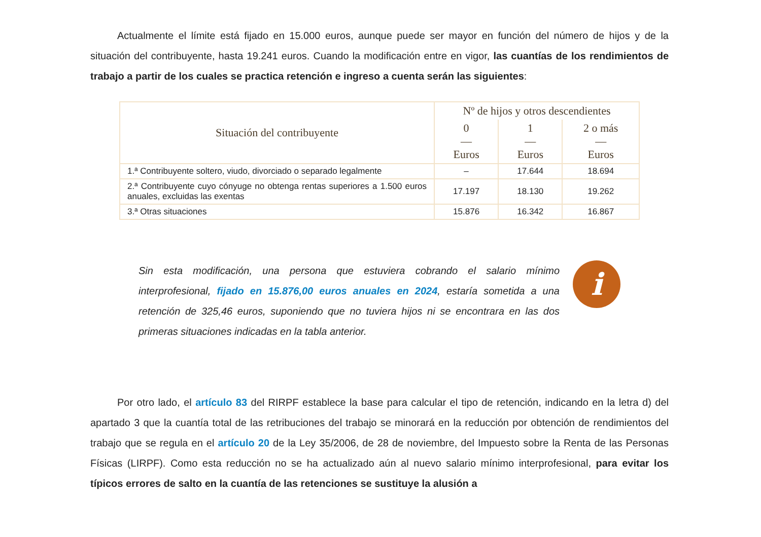Actualmente el límite está fijado en 15.000 euros, aunque puede ser mayor en función del número de hijos y de la situación del contribuyente, hasta 19.241 euros. Cuando la modificación entre en vigor, las cuantías de los rendimientos de trabajo a partir de los cuales se practica retención e ingreso a cuenta serán las siguientes:
| Situación del contribuyente | Nº de hijos y otros descendientes | | |
| --- | --- | --- | --- |
| | 0 — Euros | 1 — Euros | 2 o más — Euros |
| 1.ª Contribuyente soltero, viudo, divorciado o separado legalmente | – | 17.644 | 18.694 |
| 2.ª Contribuyente cuyo cónyuge no obtenga rentas superiores a 1.500 euros anuales, excluidas las exentas | 17.197 | 18.130 | 19.262 |
| 3.ª Otras situaciones | 15.876 | 16.342 | 16.867 |
Sin esta modificación, una persona que estuviera cobrando el salario mínimo interprofesional, fijado en 15.876,00 euros anuales en 2024, estaría sometida a una retención de 325,46 euros, suponiendo que no tuviera hijos ni se encontrara en las dos primeras situaciones indicadas en la tabla anterior.
i
Por otro lado, el artículo 83 del RIRPF establece la base para calcular el tipo de retención, indicando en la letra d) del apartado 3 que la cuantía total de las retribuciones del trabajo se minorará en la reducción por obtención de rendimientos del trabajo que se regula en el artículo 20 de la Ley 35/2006, de 28 de noviembre, del Impuesto sobre la Renta de las Personas Físicas (LIRPF). Como esta reducción no se ha actualizado aún al nuevo salario mínimo interprofesional, para evitar los típicos errores de salto en la cuantía de las retenciones se sustituye la alusión a